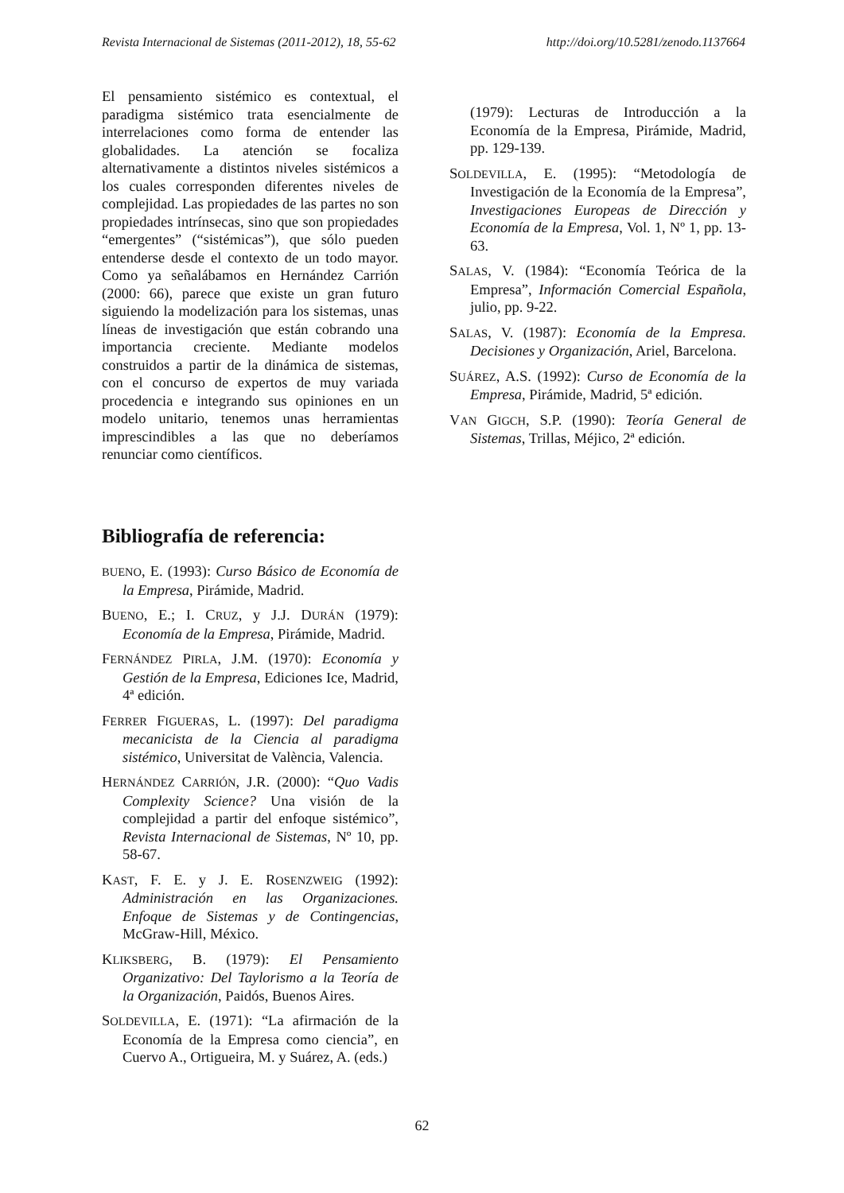Revista Internacional de Sistemas (2011-2012), 18, 55-62 http://doi.org/10.5281/zenodo.1137664
El pensamiento sistémico es contextual, el paradigma sistémico trata esencialmente de interrelaciones como forma de entender las globalidades. La atención se focaliza alternativamente a distintos niveles sistémicos a los cuales corresponden diferentes niveles de complejidad. Las propiedades de las partes no son propiedades intrínsecas, sino que son propiedades “emergentes” (“sistémicas”), que sólo pueden entenderse desde el contexto de un todo mayor. Como ya señalábamos en Hernández Carrión (2000: 66), parece que existe un gran futuro siguiendo la modelización para los sistemas, unas líneas de investigación que están cobrando una importancia creciente. Mediante modelos construidos a partir de la dinámica de sistemas, con el concurso de expertos de muy variada procedencia e integrando sus opiniones en un modelo unitario, tenemos unas herramientas imprescindibles a las que no deberíamos renunciar como científicos.
Bibliografía de referencia:
BUENO, E. (1993): Curso Básico de Economía de la Empresa, Pirámide, Madrid.
BUENO, E.; I. CRUZ, y J.J. DURÁN (1979): Economía de la Empresa, Pirámide, Madrid.
FERNÁNDEZ PIRLA, J.M. (1970): Economía y Gestión de la Empresa, Ediciones Ice, Madrid, 4ª edición.
FERRER FIGUERAS, L. (1997): Del paradigma mecanicista de la Ciencia al paradigma sistémico, Universitat de València, Valencia.
HERNÁNDEZ CARRIÓN, J.R. (2000): “Quo Vadis Complexity Science? Una visión de la complejidad a partir del enfoque sistémico”, Revista Internacional de Sistemas, Nº 10, pp. 58-67.
KAST, F. E. y J. E. ROSENZWEIG (1992): Administración en las Organizaciones. Enfoque de Sistemas y de Contingencias, McGraw-Hill, México.
KLIKSBERG, B. (1979): El Pensamiento Organizativo: Del Taylorismo a la Teoría de la Organización, Paidós, Buenos Aires.
SOLDEVILLA, E. (1971): “La afirmación de la Economía de la Empresa como ciencia”, en Cuervo A., Ortigueira, M. y Suárez, A. (eds.)
(1979): Lecturas de Introducción a la Economía de la Empresa, Pirámide, Madrid, pp. 129-139.
SOLDEVILLA, E. (1995): “Metodología de Investigación de la Economía de la Empresa”, Investigaciones Europeas de Dirección y Economía de la Empresa, Vol. 1, Nº 1, pp. 13-63.
SALAS, V. (1984): “Economía Teórica de la Empresa”, Información Comercial Española, julio, pp. 9-22.
SALAS, V. (1987): Economía de la Empresa. Decisiones y Organización, Ariel, Barcelona.
SUÁREZ, A.S. (1992): Curso de Economía de la Empresa, Pirámide, Madrid, 5ª edición.
VAN GIGCH, S.P. (1990): Teoría General de Sistemas, Trillas, Méjico, 2ª edición.
62